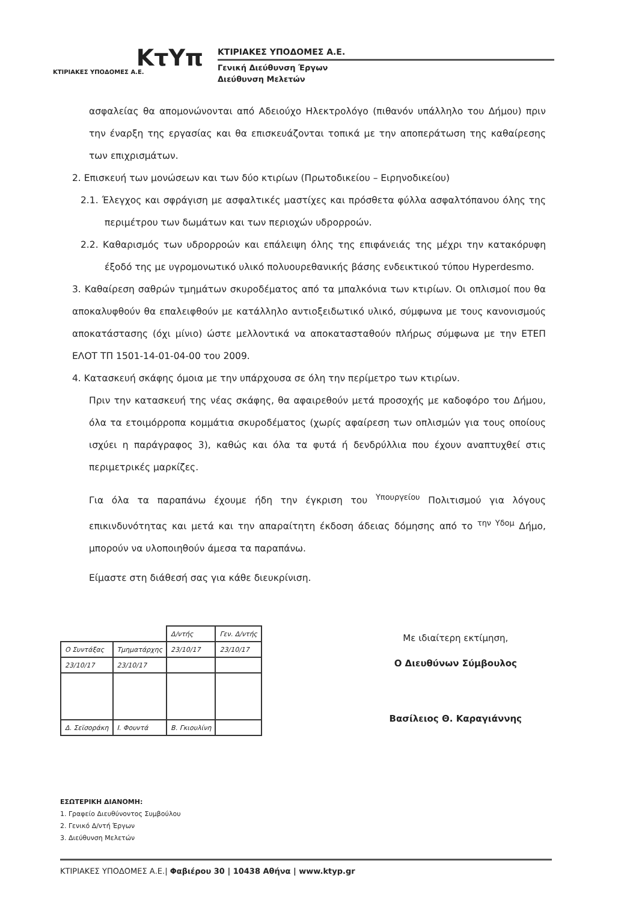ΚτΥπ
ΚΤΙΡΙΑΚΕΣ ΥΠΟΔΟΜΕΣ Α.Ε.
ΚΤΙΡΙΑΚΕΣ ΥΠΟΔΟΜΕΣ Α.Ε.
Γενική Διεύθυνση Έργων
Διεύθυνση Μελετών
ασφαλείας θα απομονώνονται από Αδειούχο Ηλεκτρολόγο (πιθανόν υπάλληλο του Δήμου) πριν την έναρξη της εργασίας και θα επισκευάζονται τοπικά με την αποπεράτωση της καθαίρεσης των επιχρισμάτων.
2. Επισκευή των μονώσεων και των δύο κτιρίων (Πρωτοδικείου – Ειρηνοδικείου)
2.1. Έλεγχος και σφράγιση με ασφαλτικές μαστίχες και πρόσθετα φύλλα ασφαλτόπανου όλης της περιμέτρου των δωμάτων και των περιοχών υδρορροών.
2.2. Καθαρισμός των υδρορροών και επάλειψη όλης της επιφάνειάς της μέχρι την κατακόρυφη έξοδό της με υγρομονωτικό υλικό πολυουρεθανικής βάσης ενδεικτικού τύπου Hyperdesmo.
3. Καθαίρεση σαθρών τμημάτων σκυροδέματος από τα μπαλκόνια των κτιρίων. Οι οπλισμοί που θα αποκαλυφθούν θα επαλειφθούν με κατάλληλο αντιοξειδωτικό υλικό, σύμφωνα με τους κανονισμούς αποκατάστασης (όχι μίνιο) ώστε μελλοντικά να αποκατασταθούν πλήρως σύμφωνα με την ΕΤΕΠ ΕΛΟΤ ΤΠ 1501-14-01-04-00 του 2009.
4. Κατασκευή σκάφης όμοια με την υπάρχουσα σε όλη την περίμετρο των κτιρίων.
Πριν την κατασκευή της νέας σκάφης, θα αφαιρεθούν μετά προσοχής με καδοφόρο του Δήμου, όλα τα ετοιμόρροπα κομμάτια σκυροδέματος (χωρίς αφαίρεση των οπλισμών για τους οποίους ισχύει η παράγραφος 3), καθώς και όλα τα φυτά ή δενδρύλλια που έχουν αναπτυχθεί στις περιμετρικές μαρκίζες.
Για όλα τα παραπάνω έχουμε ήδη την έγκριση του <sup>Υπουργείου</sup> Πολιτισμού για λόγους επικινδυνότητας και μετά και την απαραίτητη έκδοση άδειας δόμησης από το <sup>την Υδομ</sup> Δήμο, μπορούν να υλοποιηθούν άμεσα τα παραπάνω.
Είμαστε στη διάθεσή σας για κάθε διευκρίνιση.
| | | Δ/ντής | Γεν. Δ/ντής |
| Ο Συντάξας | Τμηματάρχης | 23/10/17 | 23/10/17 |
| 23/10/17 | 23/10/17 | | |
| Δ. Σεϊσοράκη | Ι. Φουντά | Β. Γκιουλίνη | |
Με ιδιαίτερη εκτίμηση,
Ο Διευθύνων Σύμβουλος
Βασίλειος Θ. Καραγιάννης
ΕΣΩΤΕΡΙΚΗ ΔΙΑΝΟΜΗ:
1. Γραφείο Διευθύνοντος Συμβούλου
2. Γενικό Δ/ντή Έργων
3. Διεύθυνση Μελετών
ΚΤΙΡΙΑΚΕΣ ΥΠΟΔΟΜΕΣ Α.Ε.| Φαβιέρου 30 | 10438 Αθήνα | www.ktyp.gr